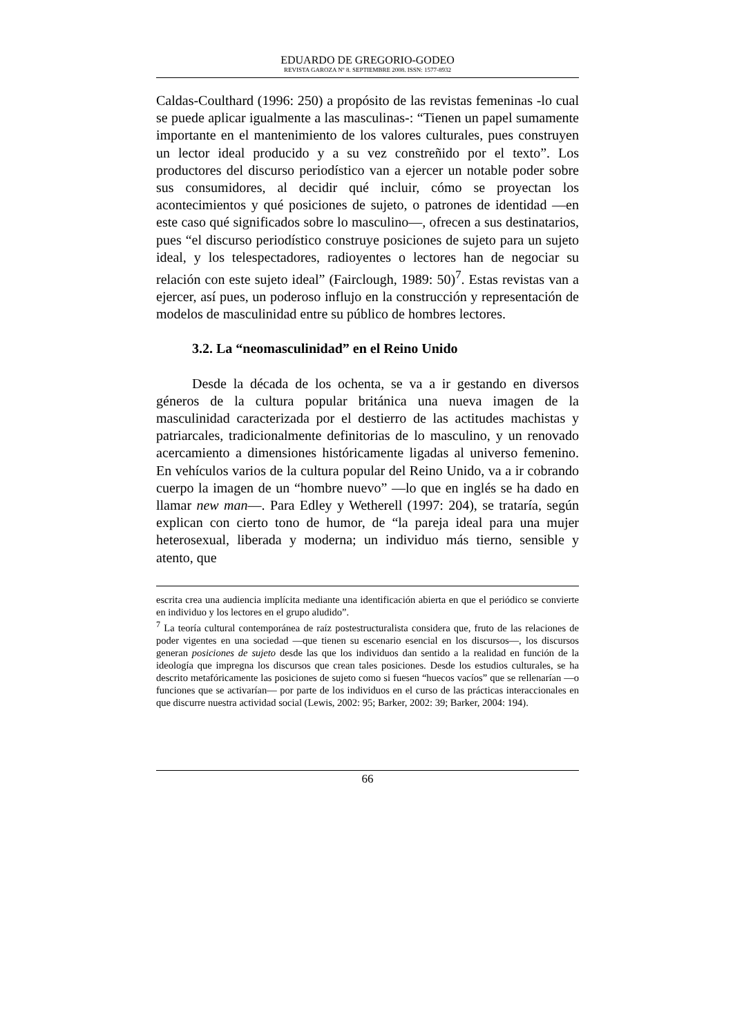EDUARDO DE GREGORIO-GODEO
REVISTA GAROZA Nº 8. SEPTIEMBRE 2008. ISSN: 1577-8932
Caldas-Coulthard (1996: 250) a propósito de las revistas femeninas -lo cual se puede aplicar igualmente a las masculinas-: “Tienen un papel sumamente importante en el mantenimiento de los valores culturales, pues construyen un lector ideal producido y a su vez constreñido por el texto”. Los productores del discurso periodístico van a ejercer un notable poder sobre sus consumidores, al decidir qué incluir, cómo se proyectan los acontecimientos y qué posiciones de sujeto, o patrones de identidad —en este caso qué significados sobre lo masculino—, ofrecen a sus destinatarios, pues “el discurso periodístico construye posiciones de sujeto para un sujeto ideal, y los telespectadores, radioyentes o lectores han de negociar su relación con este sujeto ideal” (Fairclough, 1989: 50)<sup>7</sup>. Estas revistas van a ejercer, así pues, un poderoso influjo en la construcción y representación de modelos de masculinidad entre su público de hombres lectores.
3.2. La “neomasculinidad” en el Reino Unido
Desde la década de los ochenta, se va a ir gestando en diversos géneros de la cultura popular británica una nueva imagen de la masculinidad caracterizada por el destierro de las actitudes machistas y patriarcales, tradicionalmente definitorias de lo masculino, y un renovado acercamiento a dimensiones históricamente ligadas al universo femenino. En vehículos varios de la cultura popular del Reino Unido, va a ir cobrando cuerpo la imagen de un “hombre nuevo” —lo que en inglés se ha dado en llamar new man—. Para Edley y Wetherell (1997: 204), se trataría, según explican con cierto tono de humor, de “la pareja ideal para una mujer heterosexual, liberada y moderna; un individuo más tierno, sensible y atento, que
escrita crea una audiencia implícita mediante una identificación abierta en que el periódico se convierte en individuo y los lectores en el grupo aludido”.
<sup>7</sup> La teoría cultural contemporánea de raíz postestructuralista considera que, fruto de las relaciones de poder vigentes en una sociedad —que tienen su escenario esencial en los discursos—, los discursos generan posiciones de sujeto desde las que los individuos dan sentido a la realidad en función de la ideología que impregna los discursos que crean tales posiciones. Desde los estudios culturales, se ha descrito metafóricamente las posiciones de sujeto como si fuesen “huecos vacíos” que se rellenarían —o funciones que se activarían— por parte de los individuos en el curso de las prácticas interaccionales en que discurre nuestra actividad social (Lewis, 2002: 95; Barker, 2002: 39; Barker, 2004: 194).
66